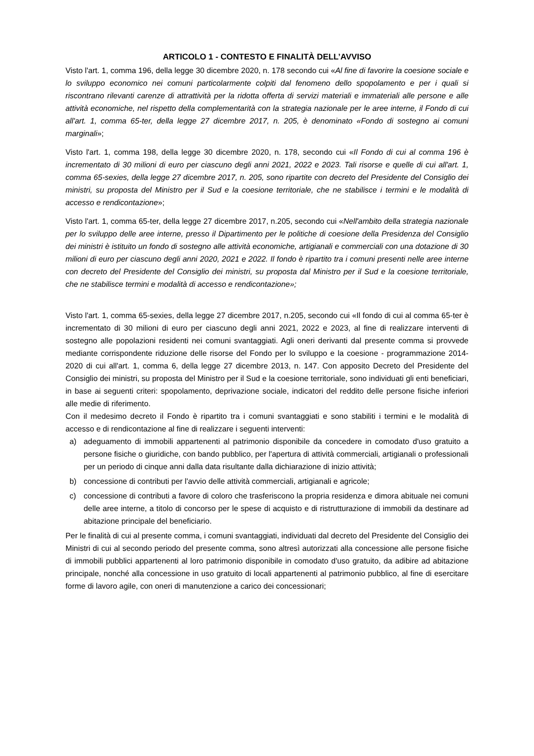ARTICOLO 1 - CONTESTO E FINALITÀ DELL’AVVISO
Visto l'art. 1, comma 196, della legge 30 dicembre 2020, n. 178 secondo cui «Al fine di favorire la coesione sociale e lo sviluppo economico nei comuni particolarmente colpiti dal fenomeno dello spopolamento e per i quali si riscontrano rilevanti carenze di attrattività per la ridotta offerta di servizi materiali e immateriali alle persone e alle attività economiche, nel rispetto della complementarità con la strategia nazionale per le aree interne, il Fondo di cui all'art. 1, comma 65-ter, della legge 27 dicembre 2017, n. 205, è denominato «Fondo di sostegno ai comuni marginali»;
Visto l'art. 1, comma 198, della legge 30 dicembre 2020, n. 178, secondo cui «Il Fondo di cui al comma 196 è incrementato di 30 milioni di euro per ciascuno degli anni 2021, 2022 e 2023. Tali risorse e quelle di cui all'art. 1, comma 65-sexies, della legge 27 dicembre 2017, n. 205, sono ripartite con decreto del Presidente del Consiglio dei ministri, su proposta del Ministro per il Sud e la coesione territoriale, che ne stabilisce i termini e le modalità di accesso e rendicontazione»;
Visto l'art. 1, comma 65-ter, della legge 27 dicembre 2017, n.205, secondo cui «Nell'ambito della strategia nazionale per lo sviluppo delle aree interne, presso il Dipartimento per le politiche di coesione della Presidenza del Consiglio dei ministri è istituito un fondo di sostegno alle attività economiche, artigianali e commerciali con una dotazione di 30 milioni di euro per ciascuno degli anni 2020, 2021 e 2022. Il fondo è ripartito tra i comuni presenti nelle aree interne con decreto del Presidente del Consiglio dei ministri, su proposta dal Ministro per il Sud e la coesione territoriale, che ne stabilisce termini e modalità di accesso e rendicontazione»;
Visto l'art. 1, comma 65-sexies, della legge 27 dicembre 2017, n.205, secondo cui «Il fondo di cui al comma 65-ter è incrementato di 30 milioni di euro per ciascuno degli anni 2021, 2022 e 2023, al fine di realizzare interventi di sostegno alle popolazioni residenti nei comuni svantaggiati. Agli oneri derivanti dal presente comma si provvede mediante corrispondente riduzione delle risorse del Fondo per lo sviluppo e la coesione - programmazione 2014-2020 di cui all'art. 1, comma 6, della legge 27 dicembre 2013, n. 147. Con apposito Decreto del Presidente del Consiglio dei ministri, su proposta del Ministro per il Sud e la coesione territoriale, sono individuati gli enti beneficiari, in base ai seguenti criteri: spopolamento, deprivazione sociale, indicatori del reddito delle persone fisiche inferiori alle medie di riferimento.
Con il medesimo decreto il Fondo è ripartito tra i comuni svantaggiati e sono stabiliti i termini e le modalità di accesso e di rendicontazione al fine di realizzare i seguenti interventi:
a) adeguamento di immobili appartenenti al patrimonio disponibile da concedere in comodato d'uso gratuito a persone fisiche o giuridiche, con bando pubblico, per l'apertura di attività commerciali, artigianali o professionali per un periodo di cinque anni dalla data risultante dalla dichiarazione di inizio attività;
b) concessione di contributi per l'avvio delle attività commerciali, artigianali e agricole;
c) concessione di contributi a favore di coloro che trasferiscono la propria residenza e dimora abituale nei comuni delle aree interne, a titolo di concorso per le spese di acquisto e di ristrutturazione di immobili da destinare ad abitazione principale del beneficiario.
Per le finalità di cui al presente comma, i comuni svantaggiati, individuati dal decreto del Presidente del Consiglio dei Ministri di cui al secondo periodo del presente comma, sono altresì autorizzati alla concessione alle persone fisiche di immobili pubblici appartenenti al loro patrimonio disponibile in comodato d'uso gratuito, da adibire ad abitazione principale, nonché alla concessione in uso gratuito di locali appartenenti al patrimonio pubblico, al fine di esercitare forme di lavoro agile, con oneri di manutenzione a carico dei concessionari;